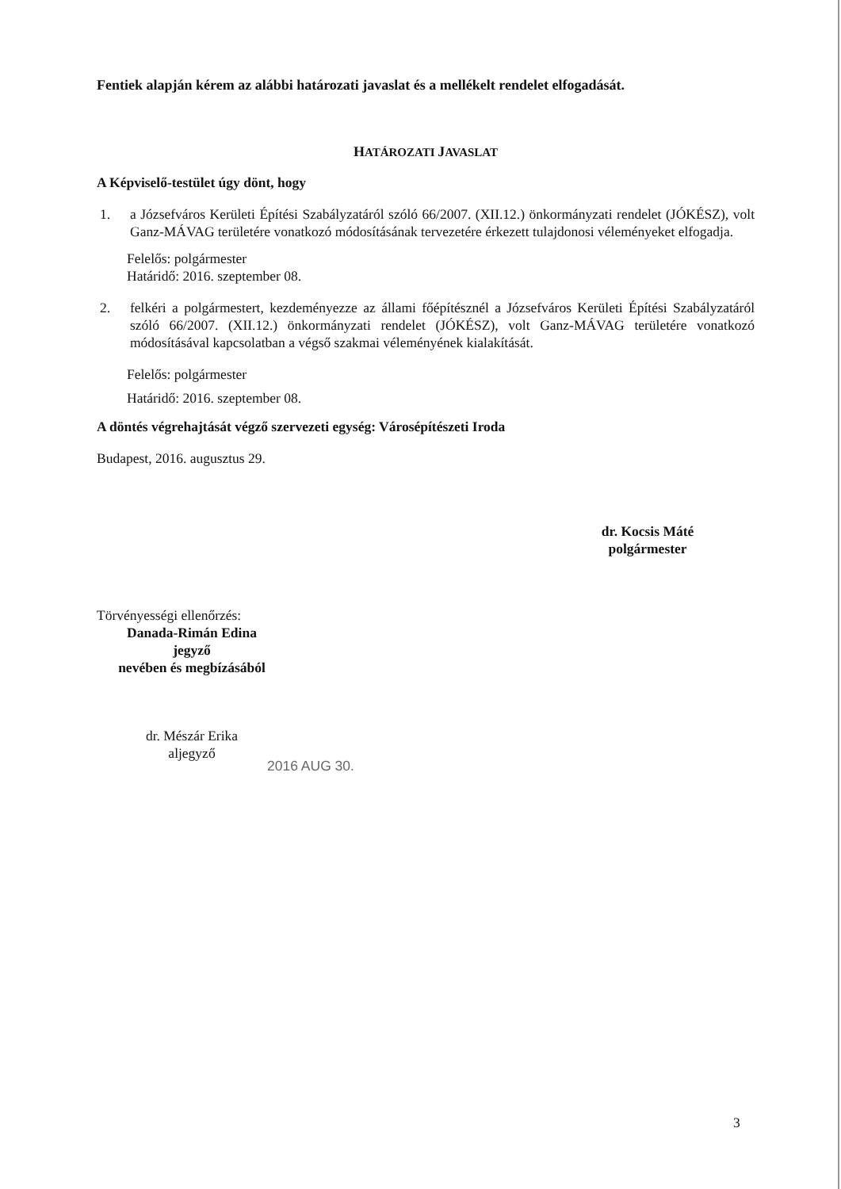Fentiek alapján kérem az alábbi határozati javaslat és a mellékelt rendelet elfogadását.
HATÁROZATI JAVASLAT
A Képviselő-testület úgy dönt, hogy
1. a Józsefváros Kerületi Építési Szabályzatáról szóló 66/2007. (XII.12.) önkormányzati rendelet (JÓKÉSZ), volt Ganz-MÁVAG területére vonatkozó módosításának tervezetére érkezett tulajdonosi véleményeket elfogadja.
Felelős: polgármester
Határidő: 2016. szeptember 08.
2. felkéri a polgármestert, kezdeményezze az állami főépítésznél a Józsefváros Kerületi Építési Szabályzatáról szóló 66/2007. (XII.12.) önkormányzati rendelet (JÓKÉSZ), volt Ganz-MÁVAG területére vonatkozó módosításával kapcsolatban a végső szakmai véleményének kialakítását.
Felelős: polgármester
Határidő: 2016. szeptember 08.
A döntés végrehajtását végző szervezeti egység: Városépítészeti Iroda
Budapest, 2016. augusztus 29.
dr. Kocsis Máté
polgármester
Törvényességi ellenőrzés:
Danada-Rimán Edina
jegyző
nevében és megbízásából
dr. Mészár Erika
aljegyző
2016 AUG 30.
3